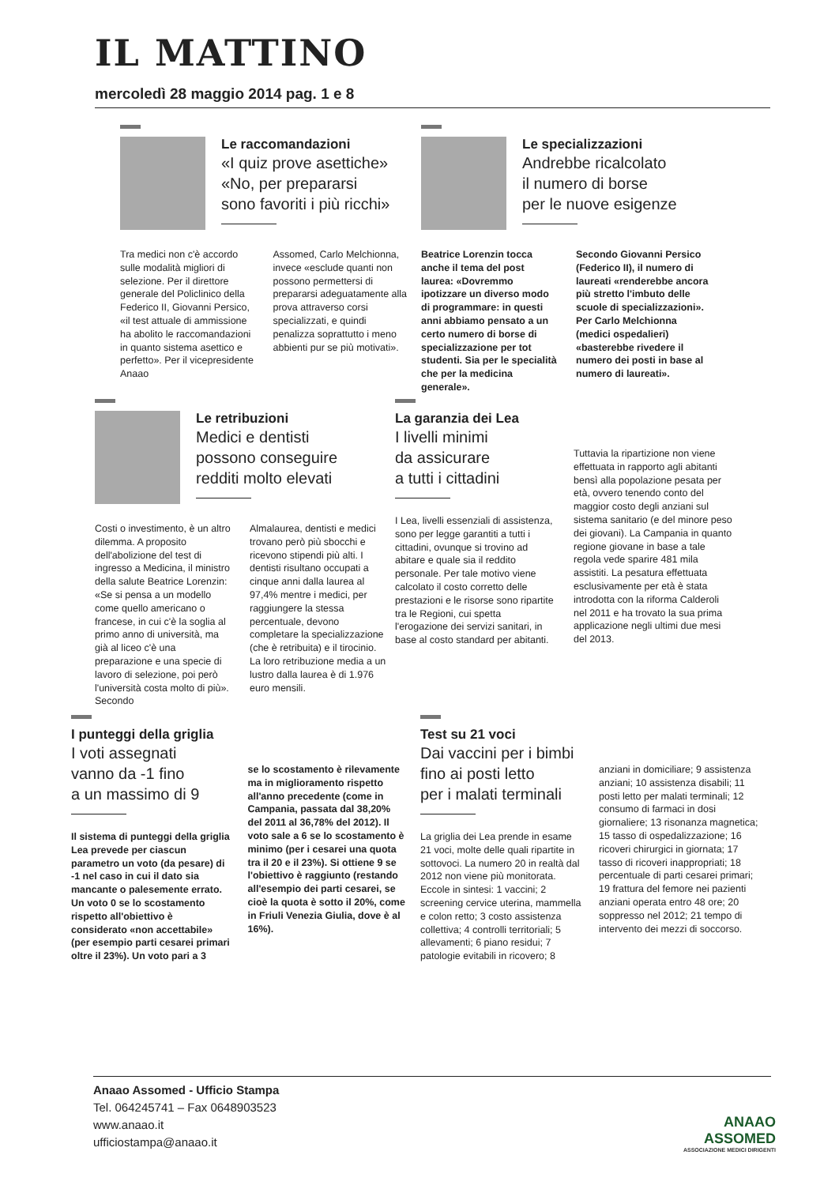IL MATTINO
mercoledì 28 maggio 2014 pag. 1 e 8
Le raccomandazioni
«I quiz prove asettiche»
«No, per prepararsi
sono favoriti i più ricchi»
Tra medici non c'è accordo sulle modalità migliori di selezione. Per il direttore generale del Policlinico della Federico II, Giovanni Persico, «il test attuale di ammissione ha abolito le raccomandazioni in quanto sistema asettico e perfetto». Per il vicepresidente Anaao
Assomed, Carlo Melchionna, invece «esclude quanti non possono permettersi di prepararsi adeguatamente alla prova attraverso corsi specializzati, e quindi penalizza soprattutto i meno abbienti pur se più motivati».
Le specializzazioni
Andrebbe ricalcolato
il numero di borse
per le nuove esigenze
Beatrice Lorenzin tocca anche il tema del post laurea: «Dovremmo ipotizzare un diverso modo di programmare: in questi anni abbiamo pensato a un certo numero di borse di specializzazione per tot studenti. Sia per le specialità che per la medicina generale».
Secondo Giovanni Persico (Federico II), il numero di laureati «renderebbe ancora più stretto l'imbuto delle scuole di specializzazioni». Per Carlo Melchionna (medici ospedalieri) «basterebbe rivedere il numero dei posti in base al numero di laureati».
Le retribuzioni
Medici e dentisti
possono conseguire
redditi molto elevati
Costi o investimento, è un altro dilemma. A proposito dell'abolizione del test di ingresso a Medicina, il ministro della salute Beatrice Lorenzin: «Se si pensa a un modello come quello americano o francese, in cui c'è la soglia al primo anno di università, ma già al liceo c'è una preparazione e una specie di lavoro di selezione, poi però l'università costa molto di più». Secondo
Almalaurea, dentisti e medici trovano però più sbocchi e ricevono stipendi più alti. I dentisti risultano occupati a cinque anni dalla laurea al 97,4% mentre i medici, per raggiungere la stessa percentuale, devono completare la specializzazione (che è retribuita) e il tirocinio. La loro retribuzione media a un lustro dalla laurea è di 1.976 euro mensili.
La garanzia dei Lea
I livelli minimi
da assicurare
a tutti i cittadini
I Lea, livelli essenziali di assistenza, sono per legge garantiti a tutti i cittadini, ovunque si trovino ad abitare e quale sia il reddito personale. Per tale motivo viene calcolato il costo corretto delle prestazioni e le risorse sono ripartite tra le Regioni, cui spetta l'erogazione dei servizi sanitari, in base al costo standard per abitanti.
Tuttavia la ripartizione non viene effettuata in rapporto agli abitanti bensì alla popolazione pesata per età, ovvero tenendo conto del maggior costo degli anziani sul sistema sanitario (e del minore peso dei giovani). La Campania in quanto regione giovane in base a tale regola vede sparire 481 mila assistiti. La pesatura effettuata esclusivamente per età è stata introdotta con la riforma Calderoli nel 2011 e ha trovato la sua prima applicazione negli ultimi due mesi del 2013.
I punteggi della griglia
I voti assegnati
vanno da -1 fino
a un massimo di 9
Il sistema di punteggi della griglia Lea prevede per ciascun parametro un voto (da pesare) di -1 nel caso in cui il dato sia mancante o palesemente errato. Un voto 0 se lo scostamento rispetto all'obiettivo è considerato «non accettabile» (per esempio parti cesarei primari oltre il 23%). Un voto pari a 3
se lo scostamento è rilevamente ma in miglioramento rispetto all'anno precedente (come in Campania, passata dal 38,20% del 2011 al 36,78% del 2012). Il voto sale a 6 se lo scostamento è minimo (per i cesarei una quota tra il 20 e il 23%). Si ottiene 9 se l'obiettivo è raggiunto (restando all'esempio dei parti cesarei, se cioè la quota è sotto il 20%, come in Friuli Venezia Giulia, dove è al 16%).
Test su 21 voci
Dai vaccini per i bimbi
fino ai posti letto
per i malati terminali
La griglia dei Lea prende in esame 21 voci, molte delle quali ripartite in sottovoci. La numero 20 in realtà dal 2012 non viene più monitorata. Eccole in sintesi: 1 vaccini; 2 screening cervice uterina, mammella e colon retto; 3 costo assistenza collettiva; 4 controlli territoriali; 5 allevamenti; 6 piano residui; 7 patologie evitabili in ricovero; 8
anziani in domiciliare; 9 assistenza anziani; 10 assistenza disabili; 11 posti letto per malati terminali; 12 consumo di farmaci in dosi giornaliere; 13 risonanza magnetica; 15 tasso di ospedalizzazione; 16 ricoveri chirurgici in giornata; 17 tasso di ricoveri inappropriati; 18 percentuale di parti cesarei primari; 19 frattura del femore nei pazienti anziani operata entro 48 ore; 20 soppresso nel 2012; 21 tempo di intervento dei mezzi di soccorso.
Anaao Assomed - Ufficio Stampa
Tel. 064245741 – Fax 0648903523
www.anaao.it
ufficiostampa@anaao.it
ANAAO
ASSOMED
ASSOCIAZIONE MEDICI DIRIGENTI